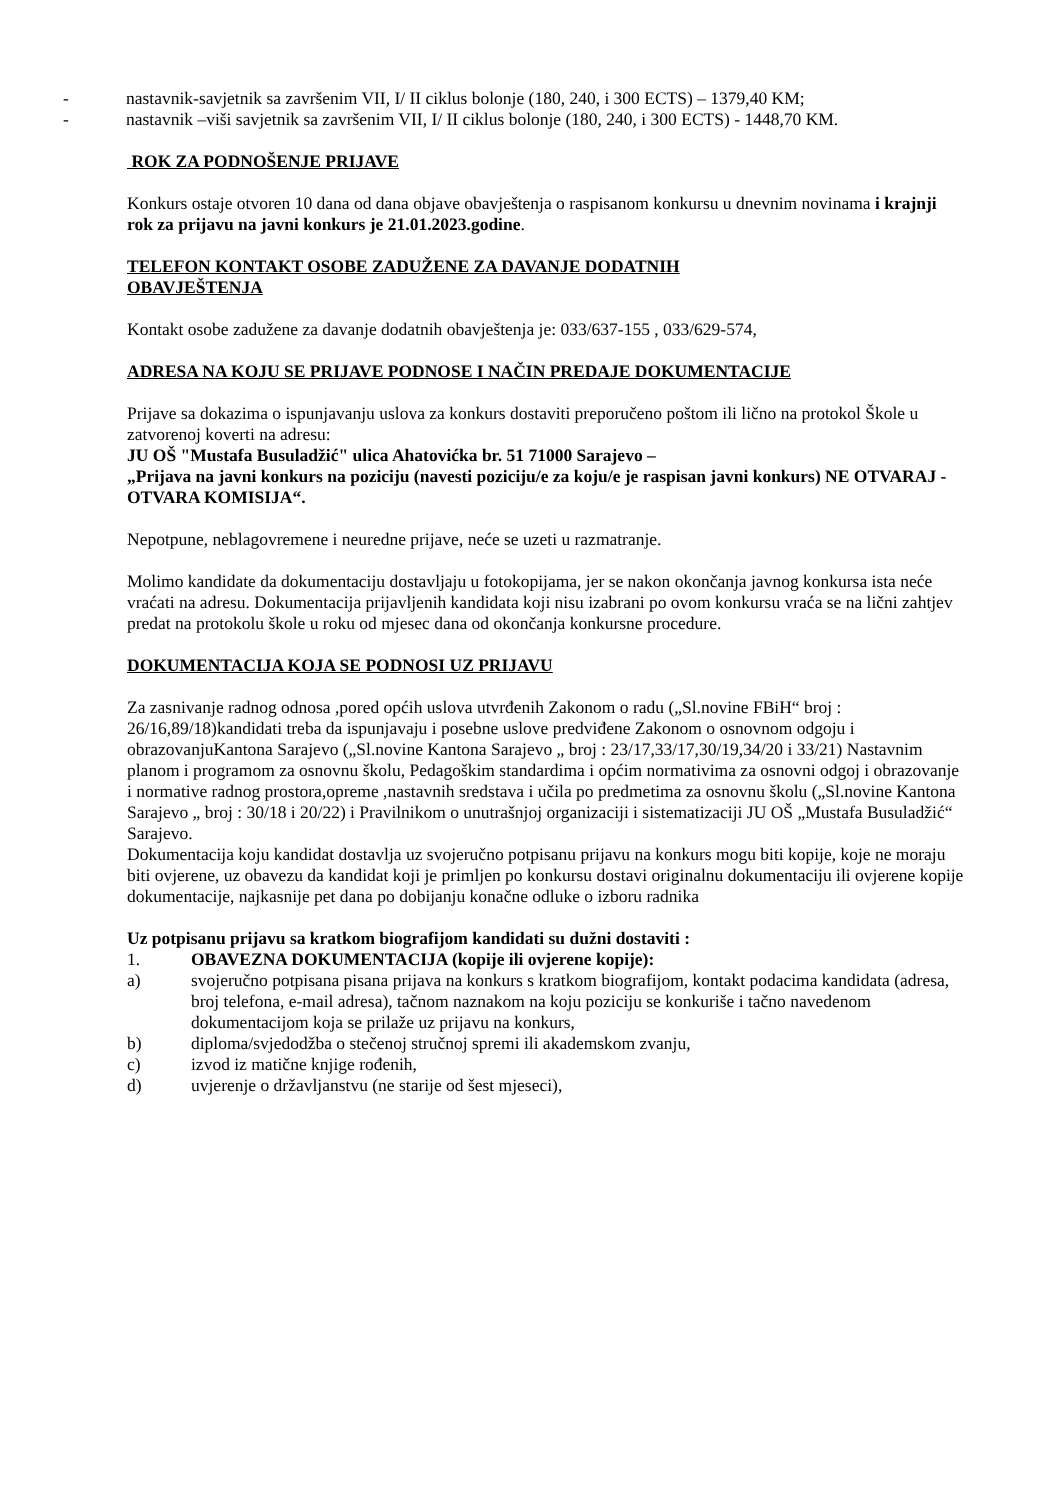- nastavnik-savjetnik sa završenim VII, I/ II ciklus bolonje (180, 240, i 300 ECTS) – 1379,40 KM;
- nastavnik –viši savjetnik sa završenim VII, I/ II ciklus bolonje (180, 240, i 300 ECTS) - 1448,70 KM.
ROK ZA PODNOŠENJE PRIJAVE
Konkurs ostaje otvoren 10 dana od dana objave obavještenja o raspisanom konkursu u dnevnim novinama i krajnji rok za prijavu na javni konkurs je 21.01.2023.godine.
TELEFON KONTAKT OSOBE ZADUŽENE ZA DAVANJE DODATNIH
OBAVJEŠTENJA
Kontakt osobe zadužene za davanje dodatnih obavještenja je: 033/637-155 , 033/629-574,
ADRESA NA KOJU SE PRIJAVE PODNOSE I NAČIN PREDAJE DOKUMENTACIJE
Prijave sa dokazima o ispunjavanju uslova za konkurs dostaviti preporučeno poštom ili lično na protokol Škole u zatvorenoj koverti na adresu:
JU OŠ "Mustafa Busuladžić" ulica Ahatovićka br. 51 71000 Sarajevo –
„Prijava na javni konkurs na poziciju (navesti poziciju/e za koju/e je raspisan javni konkurs) NE OTVARAJ - OTVARA KOMISIJA“.
Nepotpune, neblagovremene i neuredne prijave, neće se uzeti u razmatranje.
Molimo kandidate da dokumentaciju dostavljaju u fotokopijama, jer se nakon okončanja javnog konkursa ista neće vraćati na adresu. Dokumentacija prijavljenih kandidata koji nisu izabrani po ovom konkursu vraća se na lični zahtjev predat na protokolu škole u roku od mjesec dana od okončanja konkursne procedure.
DOKUMENTACIJA KOJA SE PODNOSI UZ PRIJAVU
Za zasnivanje radnog odnosa ,pored općih uslova utvrđenih Zakonom o radu („Sl.novine FBiH“ broj : 26/16,89/18)kandidati treba da ispunjavaju i posebne uslove predviđene Zakonom o osnovnom odgoju i obrazovanjuKantona Sarajevo („Sl.novine Kantona Sarajevo „ broj : 23/17,33/17,30/19,34/20 i 33/21) Nastavnim planom i programom za osnovnu školu, Pedagoškim standardima i općim normativima za osnovni odgoj i obrazovanje i normative radnog prostora,opreme ,nastavnih sredstava i učila po predmetima za osnovnu školu („Sl.novine Kantona Sarajevo „ broj : 30/18 i 20/22) i Pravilnikom o unutrašnjoj organizaciji i sistematizaciji JU OŠ „Mustafa Busuladžić“ Sarajevo.
Dokumentacija koju kandidat dostavlja uz svojeručno potpisanu prijavu na konkurs mogu biti kopije, koje ne moraju biti ovjerene, uz obavezu da kandidat koji je primljen po konkursu dostavi originalnu dokumentaciju ili ovjerene kopije dokumentacije, najkasnije pet dana po dobijanju konačne odluke o izboru radnika
Uz potpisanu prijavu sa kratkom biografijom kandidati su dužni dostaviti :
1. OBAVEZNA DOKUMENTACIJA (kopije ili ovjerene kopije):
a) svojeručno potpisana pisana prijava na konkurs s kratkom biografijom, kontakt podacima kandidata (adresa, broj telefona, e-mail adresa), tačnom naznakom na koju poziciju se konkuriše i tačno navedenom dokumentacijom koja se prilaže uz prijavu na konkurs,
b) diploma/svjedodžba o stečenoj stručnoj spremi ili akademskom zvanju,
c) izvod iz matične knjige rođenih,
d) uvjerenje o državljanstvu (ne starije od šest mjeseci),